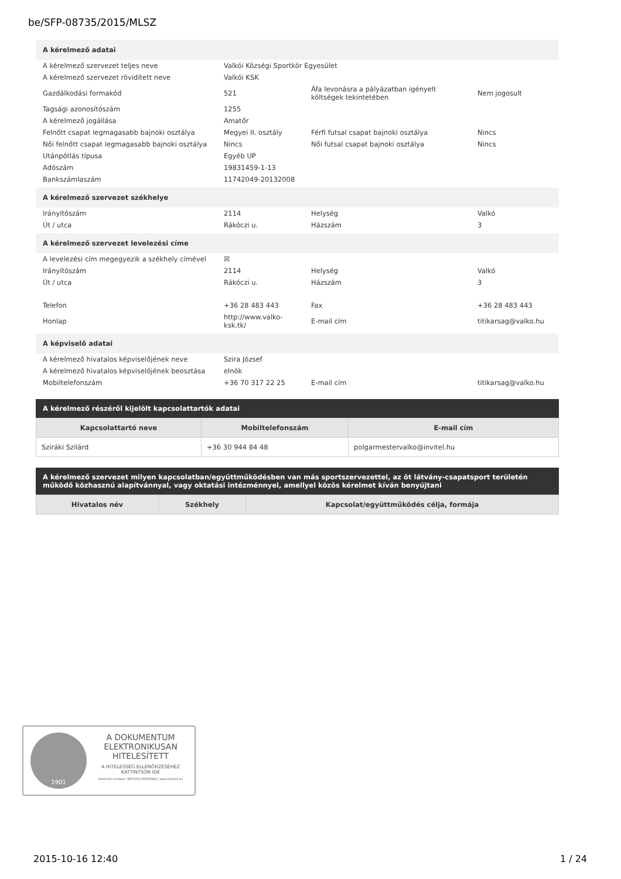be/SFP-08735/2015/MLSZ
A kérelmező adatai
| A kérelmező szervezet teljes neve | Valkói Községi Sportkör Egyesület | | |
| A kérelmező szervezet rövidített neve | Valkói KSK | | |
| Gazdálkodási formakód | 521 | Áfa levonásra a pályázatban igényelt költségek tekintetében | Nem jogosult |
| Tagsági azonosítószám | 1255 | | |
| A kérelmező jogállása | Amatőr | | |
| Felnőtt csapat legmagasabb bajnoki osztálya | Megyei II. osztály | Férfi futsal csapat bajnoki osztálya | Nincs |
| Női felnőtt csapat legmagasabb bajnoki osztálya | Nincs | Női futsal csapat bajnoki osztálya | Nincs |
| Utánpótlás típusa | Egyéb UP | | |
| Adószám | 19831459-1-13 | | |
| Bankszámlaszám | 11742049-20132008 | | |
A kérelmező szervezet székhelye
| Irányítószám | 2114 | Helység | Valkó |
| Út / utca | Rákóczi u. | Házszám | 3 |
A kérelmező szervezet levelezési címe
| A levelezési cím megegyezik a székhely címével | ☒ | | |
| Irányítószám | 2114 | Helység | Valkó |
| Út / utca | Rákóczi u. | Házszám | 3 |
| Telefon | +36 28 483 443 | Fax | +36 28 483 443 |
| Honlap | http://www.valko-ksk.tk/ | E-mail cím | titikarsag@valko.hu |
A képviselő adatai
| A kérelmező hivatalos képviselőjének neve | Szira József | | |
| A kérelmező hivatalos képviselőjének beosztása | elnök | | |
| Mobiltelefonszám | +36 70 317 22 25 | E-mail cím | titikarsag@valko.hu |
A kérelmező részéről kijelölt kapcsolattartók adatai
| Kapcsolattartó neve | Mobiltelefonszám | E-mail cím |
| --- | --- | --- |
| Sziráki Szilárd | +36 30 944 84 48 | polgarmestervalko@invitel.hu |
A kérelmező szervezet milyen kapcsolatban/együttműködésben van más sportszervezettel, az öt látvány-csapatsport területén működő közhasznú alapítvánnyal, vagy oktatási intézménnyel, amellyel közös kérelmet kíván benyújtani
| Hivatalos név | Székhely | Kapcsolat/együttműködés célja, formája |
| --- | --- | --- |
1901
A DOKUMENTUM ELEKTRONIKUSAN HITELESÍTETT
A HITELESSÉG ELLENŐRZÉSÉHEZ KATTINTSON IDE
hitelesítő rendszer: NETLOCK PDFSIGNO | www.netlock.hu
2015-10-16 12:40 1 / 24